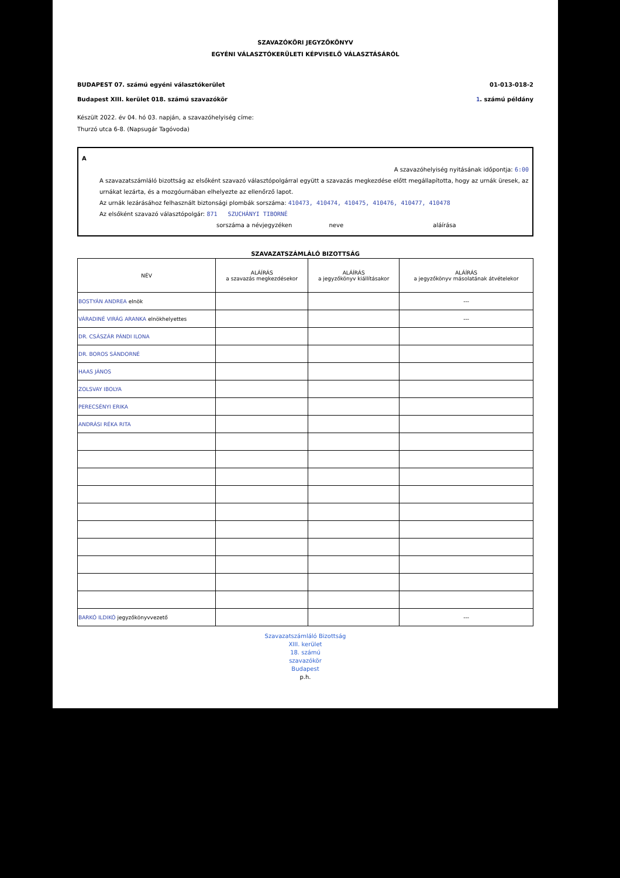SZAVAZÓKÖRI JEGYZŐKÖNYV
EGYÉNI VÁLASZTÓKERÜLETI KÉPVISELŐ VÁLASZTÁSÁRÓL
BUDAPEST 07. számú egyéni választókerület 01-013-018-2
Budapest XIII. kerület 018. számú szavazókör 1. számú példány
Készült 2022. év 04. hó 03. napján, a szavazóhelyiség címe:
Thurzó utca 6-8. (Napsugár Tagóvoda)
A
A szavazóhelyiség nyitásának időpontja: 6:00
A szavazatszámláló bizottság az elsőként szavazó választópolgárral együtt a szavazás megkezdése előtt megállapította, hogy az urnák üresek, az urnákat lezárta, és a mozgóurnában elhelyezte az ellenőrző lapot.
Az urnák lezárásához felhasznált biztonsági plombák sorszáma: 410473, 410474, 410475, 410476, 410477, 410478
Az elsőként szavazó választópolgár: 871 SZUCHÁNYI TIBORNÉ
sorszáma a névjegyzéken neve aláírása
SZAVAZATSZÁMLÁLÓ BIZOTTSÁG
| NÉV | ALÁÍRÁS a szavazás megkezdésekor | ALÁÍRÁS a jegyzőkönyv kiállításakor | ALÁÍRÁS a jegyzőkönyv másolatának átvételekor |
| --- | --- | --- | --- |
| BOSTYÁN ANDREA elnök | | | --- |
| VÁRADINÉ VIRÁG ARANKA elnökhelyettes | | | --- |
| DR. CSÁSZÁR PÁNDI ILONA | | | |
| DR. BOROS SÁNDORNÉ | | | |
| HAAS JÁNOS | | | |
| ZOLSVAY IBOLYA | | | |
| PERECSÉNYI ERIKA | | | |
| ANDRÁSI RÉKA RITA | | | |
| BARKÓ ILDIKÓ jegyzőkönyvvezető | | | --- |
Szavazatszámláló Bizottság
XIII. kerület
18. számú
szavazókör
Budapest
p.h.